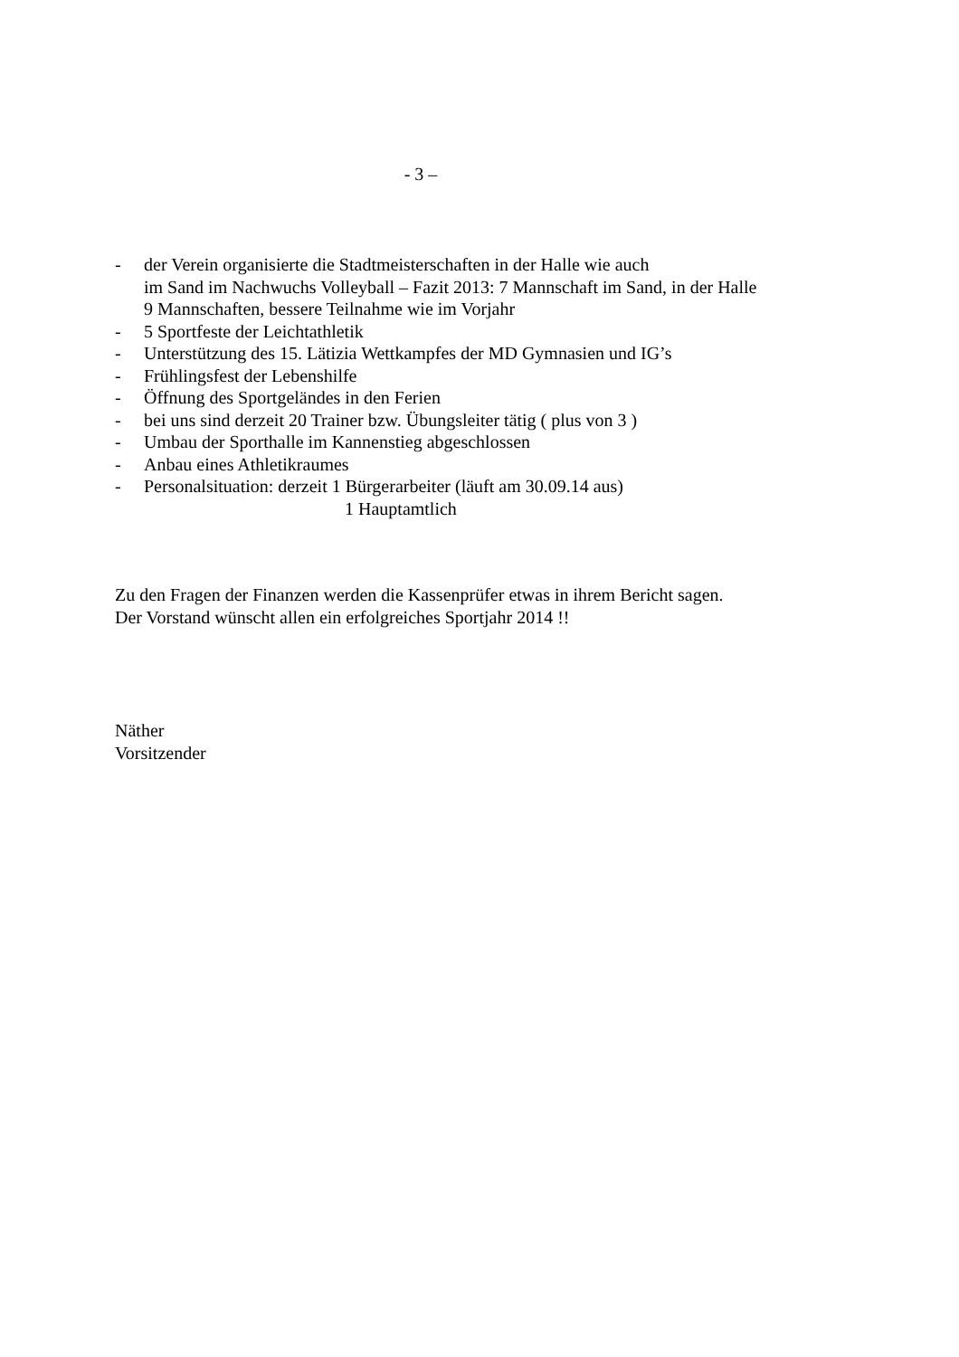- 3 –
- der Verein organisierte die Stadtmeisterschaften in der Halle wie auch
im Sand im Nachwuchs Volleyball – Fazit 2013: 7 Mannschaft im Sand, in der Halle
9 Mannschaften, bessere Teilnahme wie im Vorjahr
- 5 Sportfeste der Leichtathletik
- Unterstützung des 15. Lätizia Wettkampfes der MD Gymnasien und IG’s
- Frühlingsfest der Lebenshilfe
- Öffnung des Sportgeländes in den Ferien
- bei uns sind derzeit 20 Trainer bzw. Übungsleiter tätig ( plus von 3 )
- Umbau der Sporthalle im Kannenstieg abgeschlossen
- Anbau eines Athletikraumes
- Personalsituation: derzeit 1 Bürgerarbeiter (läuft am 30.09.14 aus)
1 Hauptamtlich
Zu den Fragen der Finanzen werden die Kassenprüfer etwas in ihrem Bericht sagen.
Der Vorstand wünscht allen ein erfolgreiches Sportjahr 2014 !!
Näther
Vorsitzender